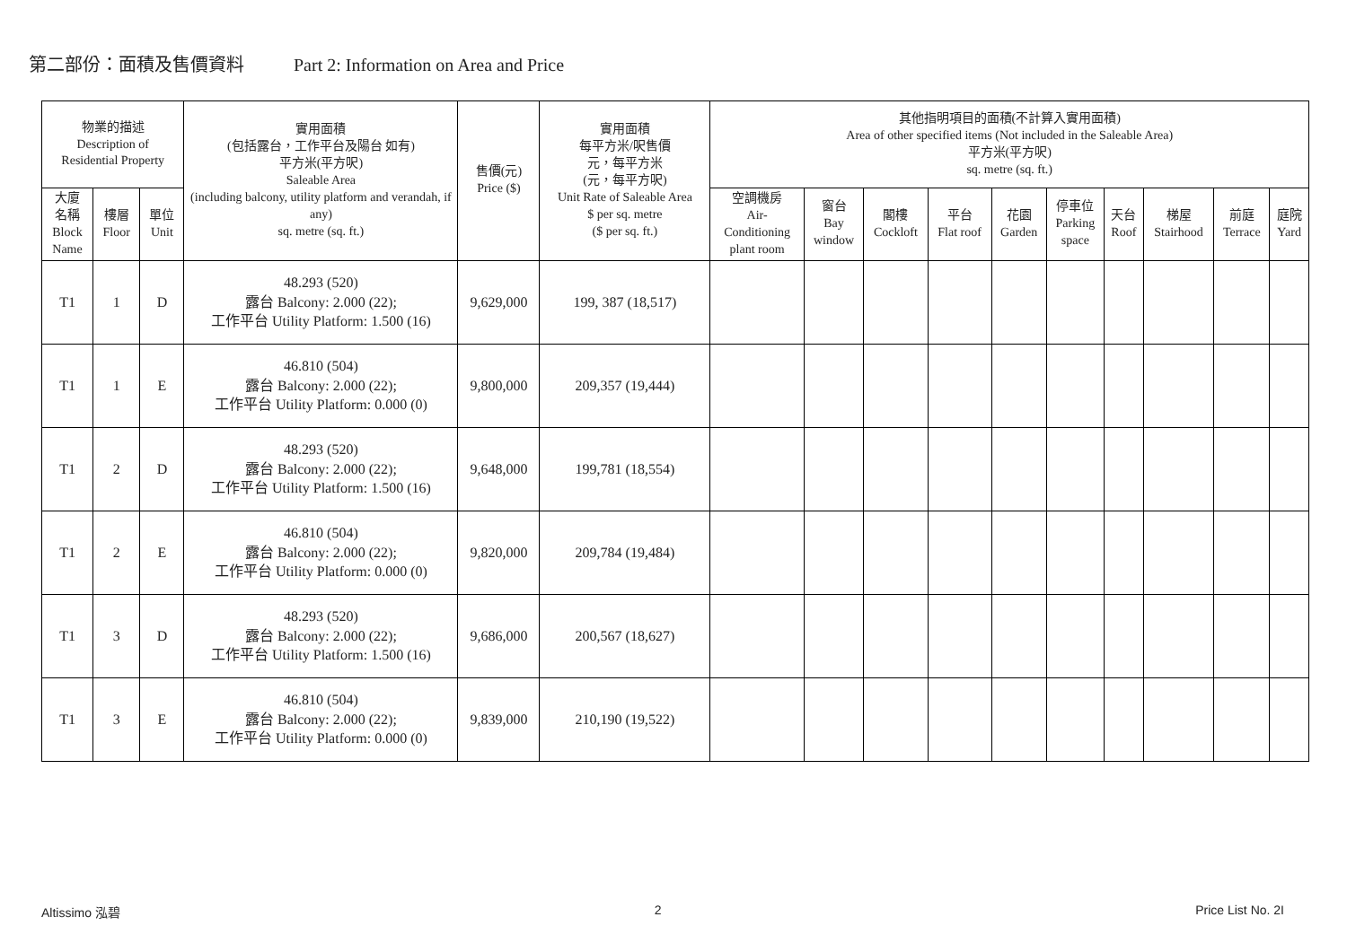第二部份：面積及售價資料 Part 2: Information on Area and Price
| 物業的描述 Description of Residential Property | | | 實用面積 (包括露台，工作平台及陽台 如有) 平方米(平方呎) Saleable Area (including balcony, utility platform and verandah, if any) sq. metre (sq. ft.) | 售價(元) Price ($) | 實用面積 每平方米/呎售價 元，每平方米 (元，每平方呎) Unit Rate of Saleable Area $ per sq. metre ($ per sq. ft.) | 其他指明項目的面積(不計算入實用面積) Area of other specified items (Not included in the Saleable Area) 平方米(平方呎) sq. metre (sq. ft.) | | | | | | | | | |
| --- | --- | --- | --- | --- | --- | --- | --- | --- | --- | --- | --- | --- | --- | --- | --- |
| 大廈 名稱 Block Name | 樓層 Floor | 單位 Unit | | | | 空調機房 Air- Conditioning plant room | 窗台 Bay window | 閣樓 Cockloft | 平台 Flat roof | 花園 Garden | 停車位 Parking space | 天台 Roof | 梯屋 Stairhood | 前庭 Terrace | 庭院 Yard |
| T1 | 1 | D | 48.293 (520) 露台 Balcony: 2.000 (22); 工作平台 Utility Platform: 1.500 (16) | 9,629,000 | 199, 387 (18,517) | | | | | | | | | | |
| T1 | 1 | E | 46.810 (504) 露台 Balcony: 2.000 (22); 工作平台 Utility Platform: 0.000 (0) | 9,800,000 | 209,357 (19,444) | | | | | | | | | | |
| T1 | 2 | D | 48.293 (520) 露台 Balcony: 2.000 (22); 工作平台 Utility Platform: 1.500 (16) | 9,648,000 | 199,781 (18,554) | | | | | | | | | | |
| T1 | 2 | E | 46.810 (504) 露台 Balcony: 2.000 (22); 工作平台 Utility Platform: 0.000 (0) | 9,820,000 | 209,784 (19,484) | | | | | | | | | | |
| T1 | 3 | D | 48.293 (520) 露台 Balcony: 2.000 (22); 工作平台 Utility Platform: 1.500 (16) | 9,686,000 | 200,567 (18,627) | | | | | | | | | | |
| T1 | 3 | E | 46.810 (504) 露台 Balcony: 2.000 (22); 工作平台 Utility Platform: 0.000 (0) | 9,839,000 | 210,190 (19,522) | | | | | | | | | | |
Altissimo 泓碧 2 Price List No. 2I